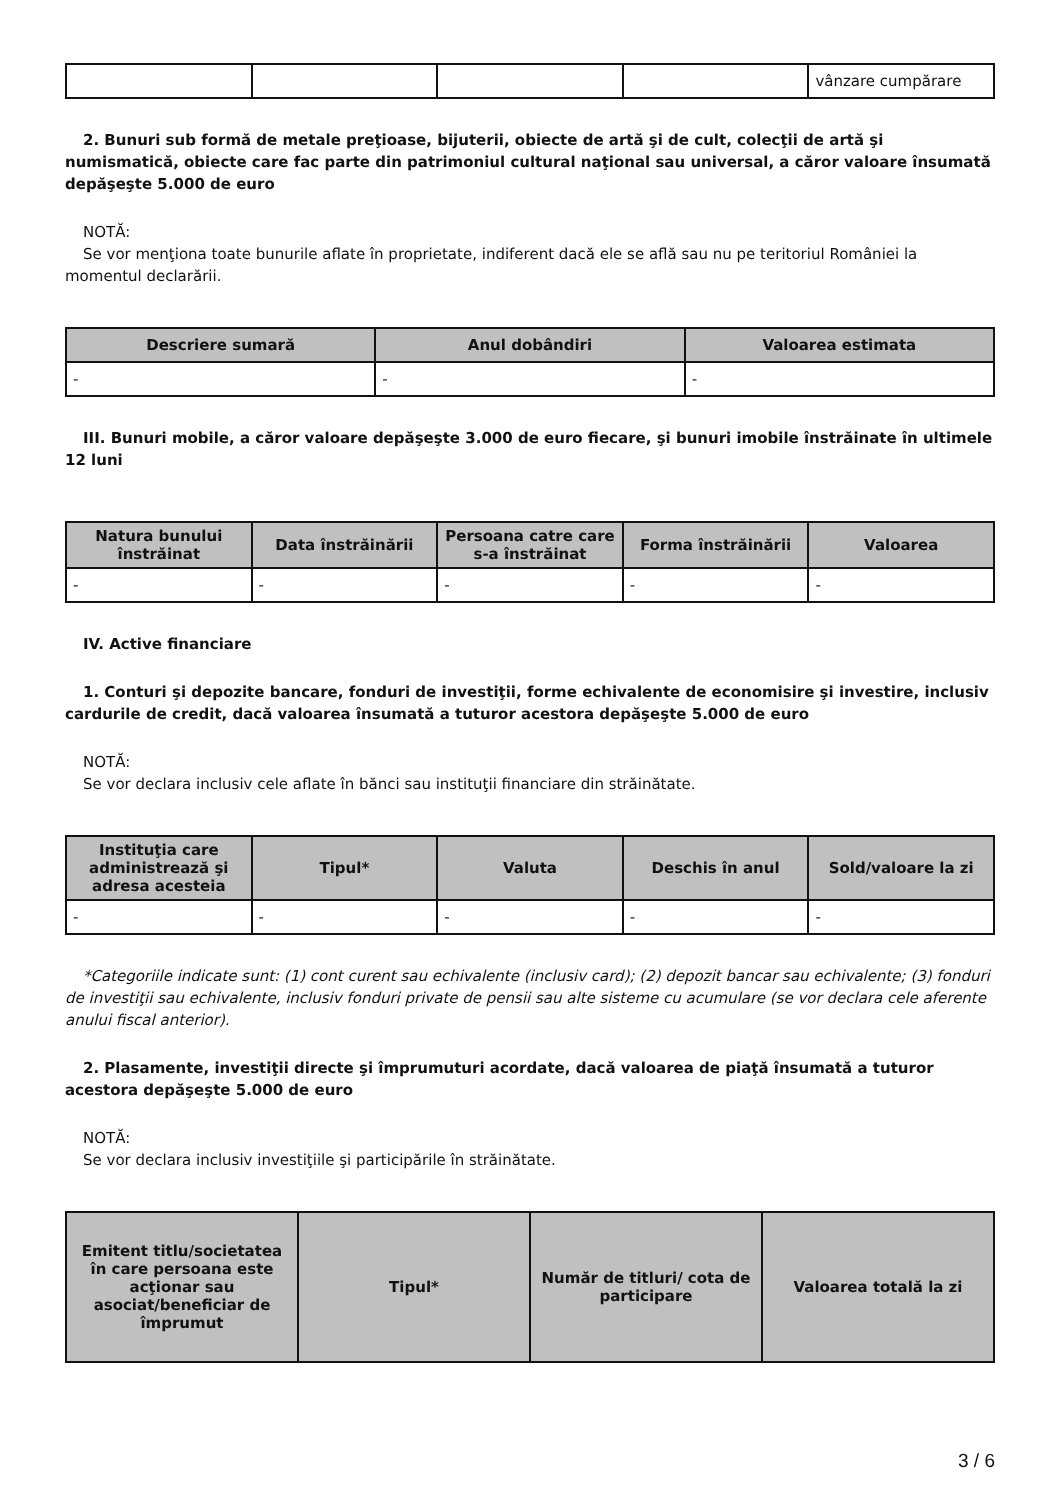| | | | | vânzare cumpărare |
2. Bunuri sub formă de metale preţioase, bijuterii, obiecte de artă şi de cult, colecţii de artă şi numismatică, obiecte care fac parte din patrimoniul cultural naţional sau universal, a căror valoare însumată depăşeşte 5.000 de euro
NOTĂ:
Se vor menţiona toate bunurile aflate în proprietate, indiferent dacă ele se află sau nu pe teritoriul României la momentul declarării.
| Descriere sumară | Anul dobândiri | Valoarea estimata |
| --- | --- | --- |
| - | - | - |
III. Bunuri mobile, a căror valoare depăşeşte 3.000 de euro fiecare, şi bunuri imobile înstrăinate în ultimele 12 luni
| Natura bunului înstrăinat | Data înstrăinării | Persoana catre care s-a înstrăinat | Forma înstrăinării | Valoarea |
| --- | --- | --- | --- | --- |
| - | - | - | - | - |
IV. Active financiare
1. Conturi şi depozite bancare, fonduri de investiţii, forme echivalente de economisire şi investire, inclusiv cardurile de credit, dacă valoarea însumată a tuturor acestora depăşeşte 5.000 de euro
NOTĂ:
Se vor declara inclusiv cele aflate în bănci sau instituţii financiare din străinătate.
| Instituţia care administrează şi adresa acesteia | Tipul* | Valuta | Deschis în anul | Sold/valoare la zi |
| --- | --- | --- | --- | --- |
| - | - | - | - | - |
*Categoriile indicate sunt: (1) cont curent sau echivalente (inclusiv card); (2) depozit bancar sau echivalente; (3) fonduri de investiţii sau echivalente, inclusiv fonduri private de pensii sau alte sisteme cu acumulare (se vor declara cele aferente anului fiscal anterior).
2. Plasamente, investiţii directe şi împrumuturi acordate, dacă valoarea de piaţă însumată a tuturor acestora depăşeşte 5.000 de euro
NOTĂ:
Se vor declara inclusiv investiţiile şi participările în străinătate.
| Emitent titlu/societatea în care persoana este acţionar sau asociat/beneficiar de împrumut | Tipul* | Număr de titluri/ cota de participare | Valoarea totală la zi |
| --- | --- | --- | --- |
3 / 6